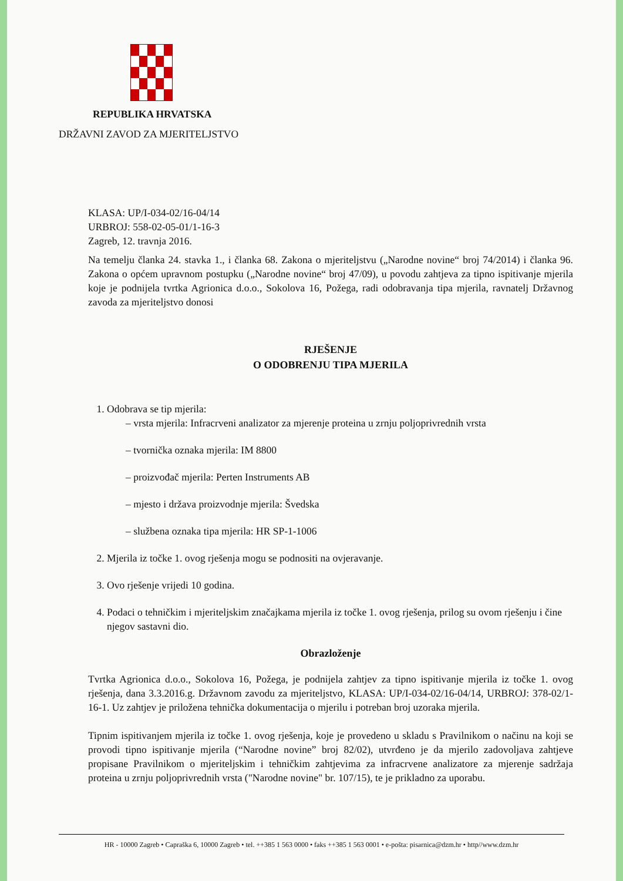REPUBLIKA HRVATSKA
DRŽAVNI ZAVOD ZA MJERITELJSTVO
KLASA: UP/I-034-02/16-04/14
URBROJ: 558-02-05-01/1-16-3
Zagreb, 12. travnja 2016.
Na temelju članka 24. stavka 1., i članka 68. Zakona o mjeriteljstvu („Narodne novine“ broj 74/2014) i članka 96. Zakona o općem upravnom postupku („Narodne novine“ broj 47/09), u povodu zahtjeva za tipno ispitivanje mjerila koje je podnijela tvrtka Agrionica d.o.o., Sokolova 16, Požega, radi odobravanja tipa mjerila, ravnatelj Državnog zavoda za mjeriteljstvo donosi
RJEŠENJE
O ODOBRENJU TIPA MJERILA
1. Odobrava se tip mjerila:
– vrsta mjerila: Infracrveni analizator za mjerenje proteina u zrnju poljoprivrednih vrsta
– tvornička oznaka mjerila: IM 8800
– proizvođač mjerila: Perten Instruments AB
– mjesto i država proizvodnje mjerila: Švedska
– službena oznaka tipa mjerila: HR SP-1-1006
2. Mjerila iz točke 1. ovog rješenja mogu se podnositi na ovjeravanje.
3. Ovo rješenje vrijedi 10 godina.
4. Podaci o tehničkim i mjeriteljskim značajkama mjerila iz točke 1. ovog rješenja, prilog su ovom rješenju i čine njegov sastavni dio.
Obrazloženje
Tvrtka Agrionica d.o.o., Sokolova 16, Požega, je podnijela zahtjev za tipno ispitivanje mjerila iz točke 1. ovog rješenja, dana 3.3.2016.g. Državnom zavodu za mjeriteljstvo, KLASA: UP/I-034-02/16-04/14, URBROJ: 378-02/1-16-1. Uz zahtjev je priložena tehnička dokumentacija o mjerilu i potreban broj uzoraka mjerila.
Tipnim ispitivanjem mjerila iz točke 1. ovog rješenja, koje je provedeno u skladu s Pravilnikom o načinu na koji se provodi tipno ispitivanje mjerila (“Narodne novine” broj 82/02), utvrđeno je da mjerilo zadovoljava zahtjeve propisane Pravilnikom o mjeriteljskim i tehničkim zahtjevima za infracrvene analizatore za mjerenje sadržaja proteina u zrnju poljoprivrednih vrsta ("Narodne novine" br. 107/15), te je prikladno za uporabu.
HR - 10000 Zagreb • Capraška 6, 10000 Zagreb • tel. ++385 1 563 0000 • faks ++385 1 563 0001 • e-pošta: pisarnica@dzm.hr • http//www.dzm.hr